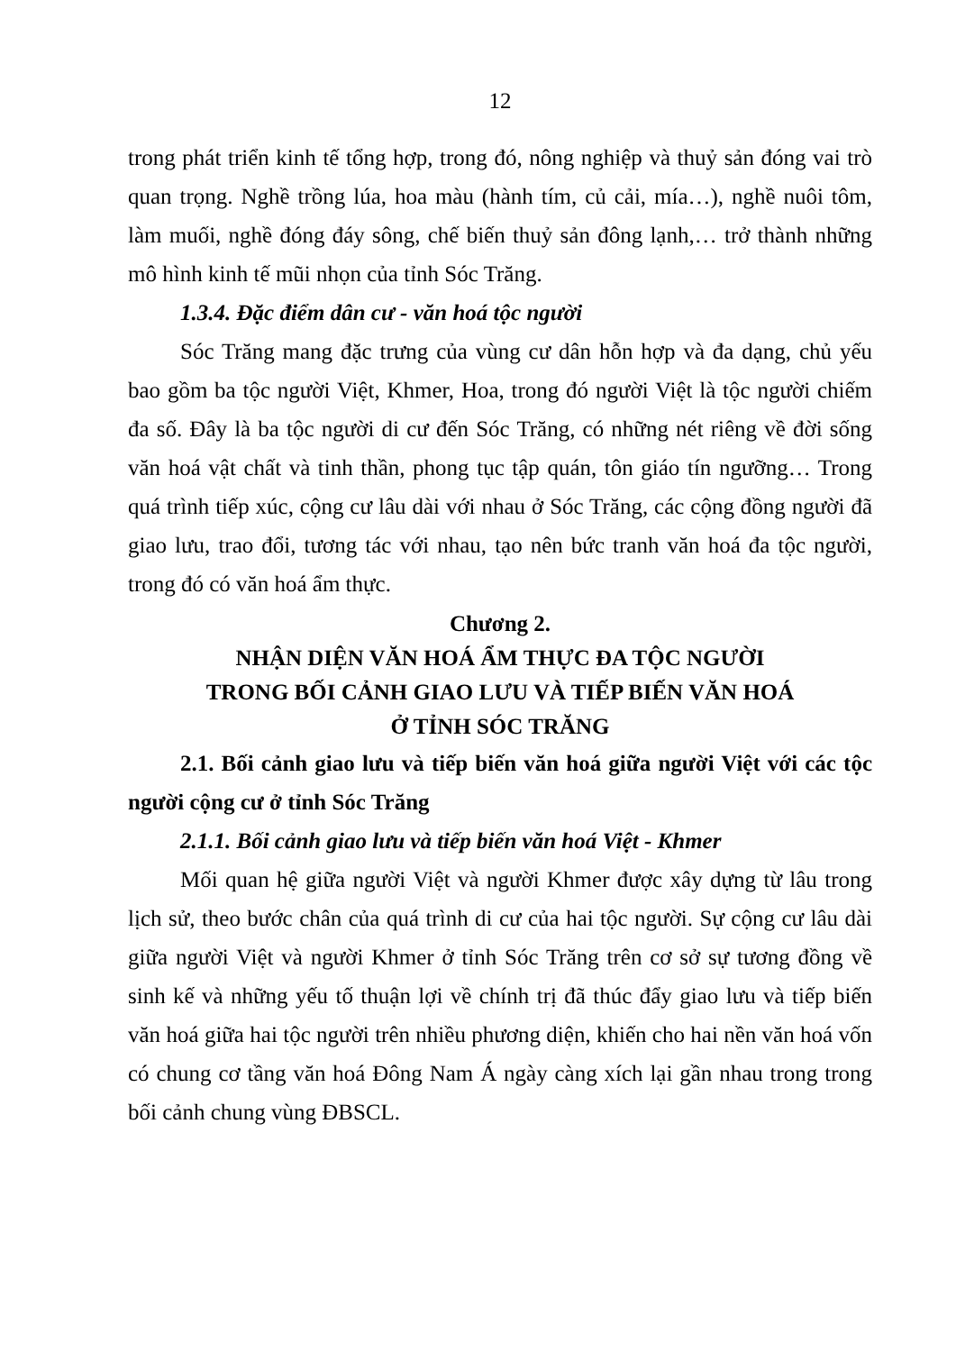12
trong phát triển kinh tế tổng hợp, trong đó, nông nghiệp và thuỷ sản đóng vai trò quan trọng. Nghề trồng lúa, hoa màu (hành tím, củ cải, mía…), nghề nuôi tôm, làm muối, nghề đóng đáy sông, chế biến thuỷ sản đông lạnh,… trở thành những mô hình kinh tế mũi nhọn của tỉnh Sóc Trăng.
1.3.4. Đặc điểm dân cư - văn hoá tộc người
Sóc Trăng mang đặc trưng của vùng cư dân hỗn hợp và đa dạng, chủ yếu bao gồm ba tộc người Việt, Khmer, Hoa, trong đó người Việt là tộc người chiếm đa số. Đây là ba tộc người di cư đến Sóc Trăng, có những nét riêng về đời sống văn hoá vật chất và tinh thần, phong tục tập quán, tôn giáo tín ngưỡng… Trong quá trình tiếp xúc, cộng cư lâu dài với nhau ở Sóc Trăng, các cộng đồng người đã giao lưu, trao đổi, tương tác với nhau, tạo nên bức tranh văn hoá đa tộc người, trong đó có văn hoá ẩm thực.
Chương 2.
NHẬN DIỆN VĂN HOÁ ẨM THỰC ĐA TỘC NGƯỜI
TRONG BỐI CẢNH GIAO LƯU VÀ TIẾP BIẾN VĂN HOÁ
Ở TỈNH SÓC TRĂNG
2.1. Bối cảnh giao lưu và tiếp biến văn hoá giữa người Việt với các tộc người cộng cư ở tỉnh Sóc Trăng
2.1.1. Bối cảnh giao lưu và tiếp biến văn hoá Việt - Khmer
Mối quan hệ giữa người Việt và người Khmer được xây dựng từ lâu trong lịch sử, theo bước chân của quá trình di cư của hai tộc người. Sự cộng cư lâu dài giữa người Việt và người Khmer ở tỉnh Sóc Trăng trên cơ sở sự tương đồng về sinh kế và những yếu tố thuận lợi về chính trị đã thúc đẩy giao lưu và tiếp biến văn hoá giữa hai tộc người trên nhiều phương diện, khiến cho hai nền văn hoá vốn có chung cơ tầng văn hoá Đông Nam Á ngày càng xích lại gần nhau trong trong bối cảnh chung vùng ĐBSCL.